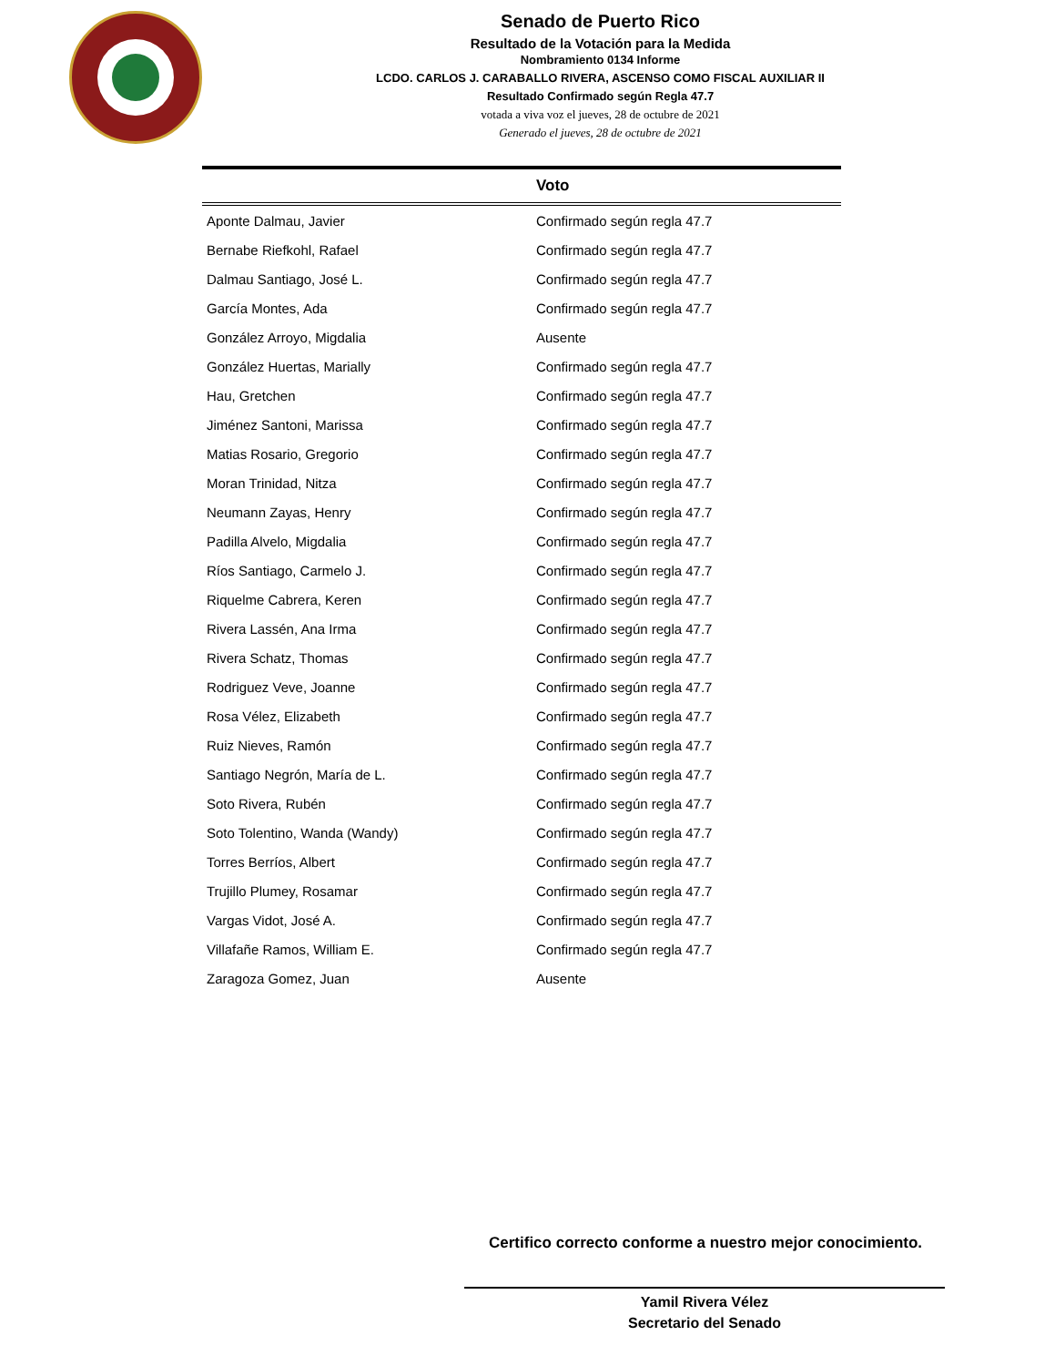Senado de Puerto Rico
Resultado de la Votación para la Medida
Nombramiento 0134 Informe
LCDO. CARLOS J. CARABALLO RIVERA, ASCENSO COMO FISCAL AUXILIAR II
Resultado Confirmado según Regla 47.7
votada a viva voz el jueves, 28 de octubre de 2021
Generado el jueves, 28 de octubre de 2021
| | Voto |
| --- | --- |
| Aponte Dalmau, Javier | Confirmado según regla 47.7 |
| Bernabe Riefkohl, Rafael | Confirmado según regla 47.7 |
| Dalmau Santiago, José L. | Confirmado según regla 47.7 |
| García Montes, Ada | Confirmado según regla 47.7 |
| González Arroyo, Migdalia | Ausente |
| González Huertas, Marially | Confirmado según regla 47.7 |
| Hau, Gretchen | Confirmado según regla 47.7 |
| Jiménez Santoni, Marissa | Confirmado según regla 47.7 |
| Matias Rosario, Gregorio | Confirmado según regla 47.7 |
| Moran Trinidad, Nitza | Confirmado según regla 47.7 |
| Neumann Zayas, Henry | Confirmado según regla 47.7 |
| Padilla Alvelo, Migdalia | Confirmado según regla 47.7 |
| Ríos Santiago, Carmelo J. | Confirmado según regla 47.7 |
| Riquelme Cabrera, Keren | Confirmado según regla 47.7 |
| Rivera Lassén, Ana Irma | Confirmado según regla 47.7 |
| Rivera Schatz, Thomas | Confirmado según regla 47.7 |
| Rodriguez Veve, Joanne | Confirmado según regla 47.7 |
| Rosa Vélez, Elizabeth | Confirmado según regla 47.7 |
| Ruiz Nieves, Ramón | Confirmado según regla 47.7 |
| Santiago Negrón, María de L. | Confirmado según regla 47.7 |
| Soto Rivera, Rubén | Confirmado según regla 47.7 |
| Soto Tolentino, Wanda (Wandy) | Confirmado según regla 47.7 |
| Torres Berríos, Albert | Confirmado según regla 47.7 |
| Trujillo Plumey, Rosamar | Confirmado según regla 47.7 |
| Vargas Vidot, José A. | Confirmado según regla 47.7 |
| Villafañe Ramos, William E. | Confirmado según regla 47.7 |
| Zaragoza Gomez, Juan | Ausente |
Certifico correcto conforme a nuestro mejor conocimiento.
Yamil Rivera Vélez
Secretario del Senado